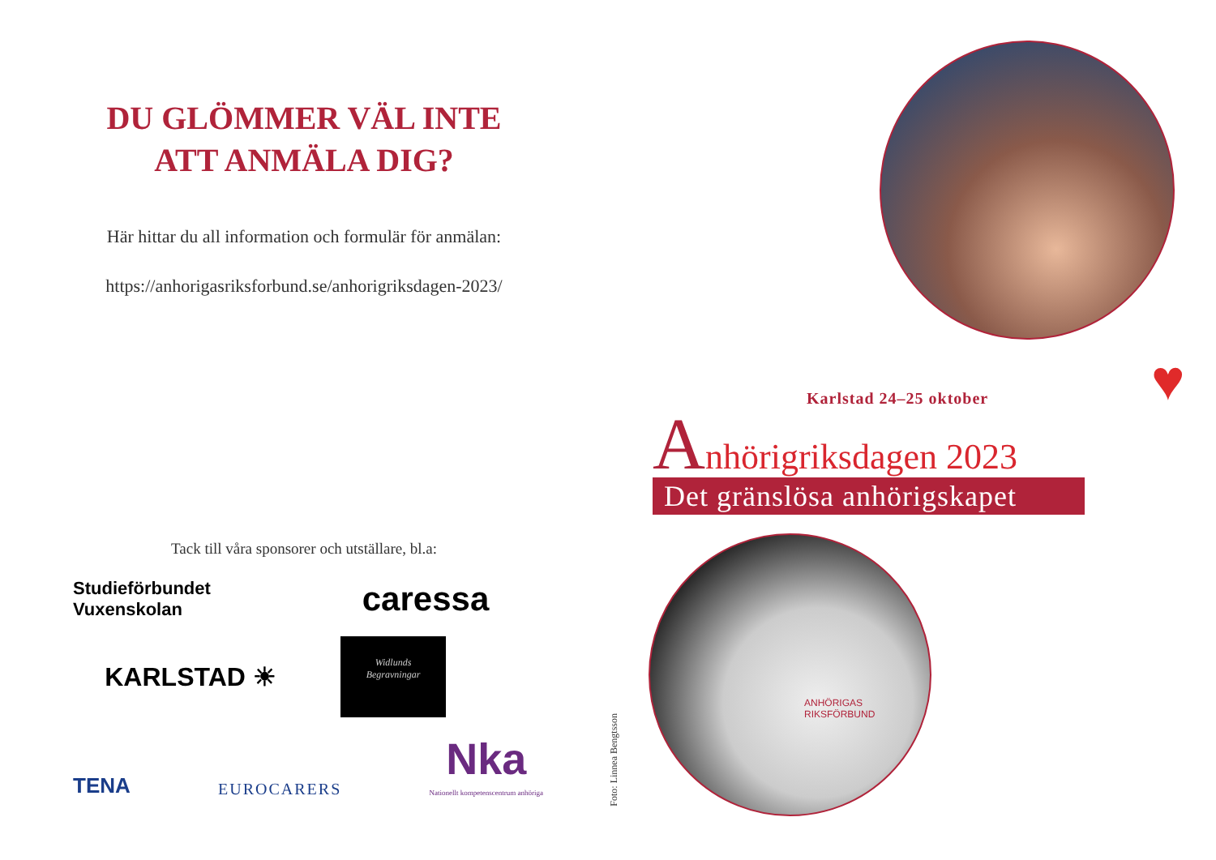DU GLÖMMER VÄL INTE
ATT ANMÄLA DIG?
Här hittar du all information och formulär för anmälan:
https://anhorigasriksforbund.se/anhorigriksdagen-2023/
Tack till våra sponsorer och utställare, bl.a:
Studieförbundet
Vuxenskolan
caressa
KARLSTAD ☀
Widlunds
Begravningar
TENA EUROCARERS Nka
Nationellt kompetenscentrum anhöriga
Karlstad 24–25 oktober
Anhörigriksdagen 2023
Det gränslösa anhörigskapet
♥
ANHÖRIGAS
RIKSFÖRBUND
Foto: Linnea Bengtsson